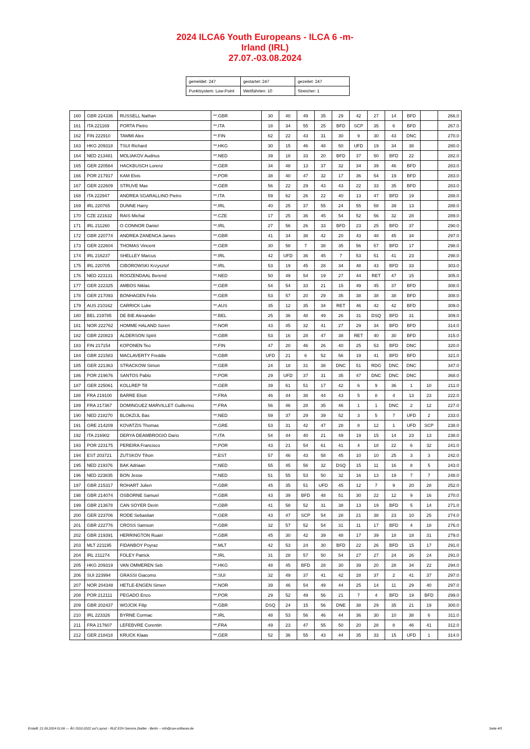2024 ILCA6 Youth Europeans - ILCA 6 -m-
Irland (IRL)
27.07.-03.08.2024
| gemeldet: 247 | gestartet: 247 | gezeitet: 247 |
| Punktsystem: Low-Point | Wettfahrten: 10 | Streicher: 1 |
| 160 | GBR 224336 | RUSSELL Nathan | **.GBR | 30 | 40 | 49 | 35 | 29 | 42 | 27 | 14 | BFD | | 266.0 |
| 161 | ITA 221169 | PORTA Pietro | **.ITA | 18 | 34 | 55 | 25 | BFD | SCP | 35 | 6 | BFD | | 267.0 |
| 162 | FIN 222910 | TAMMI Alex | **.FIN | 62 | 22 | 43 | 31 | 30 | 9 | 30 | 43 | DNC | | 270.0 |
| 163 | HKG 209318 | TSUI Richard | **.HKG | 30 | 15 | 46 | 48 | 50 | UFD | 19 | 34 | 38 | | 280.0 |
| 164 | NED 213481 | MOLIAKOV Audrius | **.NED | 39 | 18 | 33 | 20 | BFD | 37 | 50 | BFD | 22 | | 282.0 |
| 165 | GER 220564 | HACKBUSCH Lorenz | **.GER | 34 | 48 | 13 | 37 | 32 | 34 | 39 | 46 | BFD | | 283.0 |
| 166 | POR 217917 | KAM Elvis | **.POR | 38 | 40 | 47 | 32 | 17 | 36 | 54 | 19 | BFD | | 283.0 |
| 167 | GER 222609 | STRUVE Max | **.GER | 56 | 22 | 29 | 43 | 43 | 22 | 33 | 35 | BFD | | 283.0 |
| 168 | ITA 222947 | ANDREA SGARALLINO Pietro | **.ITA | 59 | 62 | 26 | 22 | 40 | 13 | 47 | BFD | 19 | | 288.0 |
| 169 | IRL 220765 | DUNNE Harry | **.IRL | 40 | 25 | 37 | 55 | 24 | 55 | 58 | 39 | 13 | | 288.0 |
| 170 | CZE 221632 | RAIS Michal | **.CZE | 17 | 25 | 36 | 45 | 54 | 52 | 56 | 32 | 28 | | 289.0 |
| 171 | IRL 211260 | O CONNOR Daniel | **.IRL | 27 | 56 | 26 | 33 | BFD | 23 | 25 | BFD | 37 | | 290.0 |
| 172 | GBR 220774 | ANDREA ZANENGA James | **.GBR | 41 | 34 | 38 | 42 | 20 | 43 | 48 | 45 | 34 | | 297.0 |
| 173 | GER 222604 | THOMAS Vincent | **.GER | 30 | 58 | 7 | 38 | 35 | 56 | 57 | BFD | 17 | | 298.0 |
| 174 | IRL 216237 | SHELLEY Marcus | **.IRL | 42 | UFD | 36 | 45 | 7 | 53 | 51 | 41 | 23 | | 298.0 |
| 175 | IRL 220705 | CIBOROWSKI Krzysztof | **.IRL | 53 | 19 | 45 | 28 | 34 | 48 | 43 | BFD | 33 | | 303.0 |
| 176 | NED 223131 | ROOZENDAAL Berend | **.NED | 50 | 49 | 54 | 19 | 27 | 44 | RET | 47 | 15 | | 305.0 |
| 177 | GER 222325 | AMBOS Niklas | **.GER | 54 | 54 | 33 | 21 | 15 | 49 | 45 | 37 | BFD | | 308.0 |
| 178 | GER 217093 | BONHAGEN Felix | **.GER | 53 | 57 | 20 | 29 | 35 | 38 | 38 | 38 | BFD | | 308.0 |
| 179 | AUS 210162 | CARRICK Luke | **.AUS | 35 | 12 | 35 | 34 | RET | 46 | 42 | 42 | BFD | | 309.0 |
| 180 | BEL 219785 | DE BIE Alexander | **.BEL | 25 | 36 | 48 | 49 | 26 | 31 | DSQ | BFD | 31 | | 309.0 |
| 181 | NOR 222762 | HOMME HALAND Soren | **.NOR | 43 | 45 | 32 | 41 | 27 | 29 | 34 | BFD | BFD | | 314.0 |
| 182 | GBR 220823 | ALDERSON Spirit | **.GBR | 53 | 16 | 28 | 47 | 38 | RET | 40 | 30 | BFD | | 315.0 |
| 183 | FIN 217154 | KOPONEN Teo | **.FIN | 47 | 20 | 46 | 26 | 40 | 25 | 53 | BFD | DNC | | 320.0 |
| 184 | GBR 221583 | MACLAVERTY Freddie | **.GBR | UFD | 21 | 6 | 52 | 56 | 19 | 41 | BFD | BFD | | 321.0 |
| 185 | GER 221363 | STRACKOW Simon | **.GER | 24 | 18 | 31 | 38 | DNC | 51 | RDG | DNC | DNC | | 347.0 |
| 186 | POR 219676 | SANTOS Pablo | **.POR | 29 | UFD | 37 | 31 | 35 | 47 | DNC | DNC | DNC | | 368.0 |
| 187 | GER 225061 | KOLLREP Till | **.GER | 39 | 61 | 51 | 17 | 42 | 6 | 9 | 36 | 1 | 10 | 211.0 |
| 188 | FRA 219100 | BARRE Eliott | **.FRA | 46 | 44 | 38 | 44 | 43 | 5 | 8 | 4 | 13 | 23 | 222.0 |
| 189 | FRA 217367 | DOMINGUEZ MARVILLET Guillermo | **.FRA | 56 | 46 | 28 | 35 | 46 | 1 | 1 | DNC | 2 | 12 | 227.0 |
| 190 | NED 218270 | BLOKZIJL Bas | **.NED | 59 | 37 | 29 | 39 | 52 | 3 | 5 | 7 | UFD | 2 | 233.0 |
| 191 | GRE 214209 | KOVATZIS Thomas | **.GRE | 53 | 31 | 42 | 47 | 28 | 8 | 12 | 1 | UFD | SCP | 238.0 |
| 192 | ITA 216902 | DERYA DEAMBROGIO Dario | **.ITA | 54 | 44 | 40 | 21 | 49 | 19 | 15 | 14 | 23 | 13 | 238.0 |
| 193 | POR 223175 | PEREIRA Francisco | **.POR | 43 | 21 | 54 | 61 | 41 | 4 | 18 | 22 | 6 | 32 | 241.0 |
| 194 | EST 203721 | ZUTSKOV Tihon | **.EST | 57 | 46 | 43 | 58 | 45 | 10 | 10 | 25 | 3 | 3 | 242.0 |
| 195 | NED 219376 | BAK Adriaan | **.NED | 55 | 45 | 56 | 32 | DSQ | 15 | 11 | 16 | 8 | 5 | 243.0 |
| 196 | NED 223835 | BON Jesse | **.NED | 51 | 55 | 53 | 50 | 32 | 16 | 13 | 19 | 7 | 7 | 248.0 |
| 197 | GBR 215317 | ROHART Julien | **.GBR | 45 | 35 | 51 | UFD | 45 | 12 | 7 | 9 | 20 | 28 | 252.0 |
| 198 | GBR 214074 | OSBORNE Samuel | **.GBR | 43 | 39 | BFD | 48 | 51 | 30 | 22 | 12 | 9 | 16 | 270.0 |
| 199 | GBR 213678 | CAN SOYER Derin | **.GBR | 41 | 58 | 52 | 31 | 38 | 13 | 19 | BFD | 5 | 14 | 271.0 |
| 200 | GER 223706 | RODE Sebastian | **.GER | 43 | 47 | SCP | 54 | 28 | 21 | 38 | 23 | 10 | 25 | 274.0 |
| 201 | GBR 222776 | CROSS Samson | **.GBR | 32 | 57 | 52 | 54 | 31 | 11 | 17 | BFD | 4 | 18 | 276.0 |
| 202 | GBR 219391 | HERRINGTON Ruairi | **.GBR | 45 | 30 | 42 | 39 | 48 | 17 | 39 | 18 | 18 | 31 | 279.0 |
| 203 | MLT 221195 | FIDANBOY Poyraz | **.MLT | 42 | 53 | 24 | 30 | BFD | 22 | 26 | BFD | 15 | 17 | 291.0 |
| 204 | IRL 211274 | FOLEY Patrick | **.IRL | 31 | 28 | 57 | 50 | 54 | 27 | 27 | 24 | 26 | 24 | 291.0 |
| 205 | HKG 209319 | VAN OMMEREN Seb | **.HKG | 48 | 45 | BFD | 28 | 30 | 39 | 20 | 28 | 34 | 22 | 294.0 |
| 206 | SUI 223994 | GRASSI Giacomo | **.SUI | 32 | 49 | 37 | 41 | 42 | 28 | 37 | 2 | 41 | 37 | 297.0 |
| 207 | NOR 204348 | HETLE-ENGEN Simen | **.NOR | 39 | 46 | 54 | 49 | 44 | 25 | 14 | 11 | 29 | 40 | 297.0 |
| 208 | POR 212111 | PEGADO Enzo | **.POR | 29 | 52 | 49 | 56 | 21 | 7 | 4 | BFD | 19 | BFD | 299.0 |
| 209 | GBR 202437 | WOJCIK Filip | **.GBR | DSQ | 24 | 15 | 56 | DNE | 38 | 29 | 35 | 21 | 19 | 300.0 |
| 210 | IRL 223326 | BYRNE Cormac | **.IRL | 48 | 53 | 56 | 46 | 44 | 36 | 30 | 10 | 38 | 6 | 311.0 |
| 211 | FRA 217607 | LEFEBVRE Corentin | **.FRA | 49 | 23 | 47 | 55 | 50 | 20 | 28 | 8 | 46 | 41 | 312.0 |
| 212 | GER 218418 | KRUCK Klaas | **.GER | 52 | 36 | 55 | 43 | 44 | 35 | 33 | 15 | UFD | 1 | 314.0 |
Erstellt: 21.09.2024 01:06 --- Â© 2010-2022 auf Layout - RUZ EDV-Service Zeidler - Berlin -- info@raw-software.de Seite 4/5